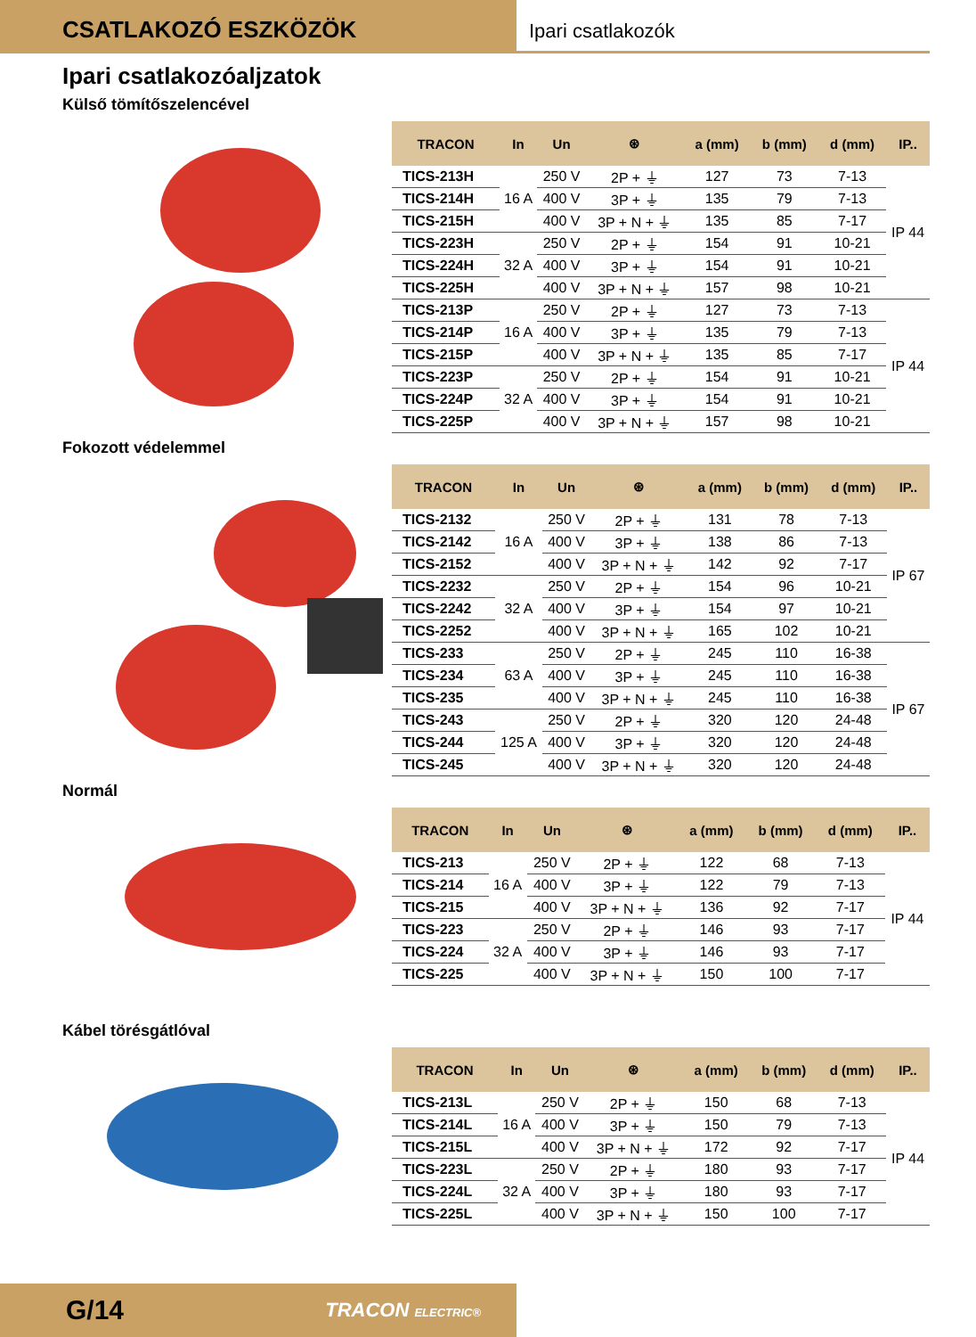CSATLAKOZÓ ESZKÖZÖK
Ipari csatlakozók
Ipari csatlakozóaljzatok
Külső tömítőszelencével
| TRACON | In | Un | ⊛ | a (mm) | b (mm) | d (mm) | IP.. |
| --- | --- | --- | --- | --- | --- | --- | --- |
| TICS-213H | 16 A | 250 V | 2P + ⏚ | 127 | 73 | 7-13 | IP 44 |
| TICS-214H | | 400 V | 3P + ⏚ | 135 | 79 | 7-13 | |
| TICS-215H | | 400 V | 3P + N + ⏚ | 135 | 85 | 7-17 | |
| TICS-223H | 32 A | 250 V | 2P + ⏚ | 154 | 91 | 10-21 | |
| TICS-224H | | 400 V | 3P + ⏚ | 154 | 91 | 10-21 | |
| TICS-225H | | 400 V | 3P + N + ⏚ | 157 | 98 | 10-21 | |
| TICS-213P | 16 A | 250 V | 2P + ⏚ | 127 | 73 | 7-13 | IP 44 |
| TICS-214P | | 400 V | 3P + ⏚ | 135 | 79 | 7-13 | |
| TICS-215P | | 400 V | 3P + N + ⏚ | 135 | 85 | 7-17 | |
| TICS-223P | 32 A | 250 V | 2P + ⏚ | 154 | 91 | 10-21 | |
| TICS-224P | | 400 V | 3P + ⏚ | 154 | 91 | 10-21 | |
| TICS-225P | | 400 V | 3P + N + ⏚ | 157 | 98 | 10-21 | |
Fokozott védelemmel
| TRACON | In | Un | ⊛ | a (mm) | b (mm) | d (mm) | IP.. |
| --- | --- | --- | --- | --- | --- | --- | --- |
| TICS-2132 | 16 A | 250 V | 2P + ⏚ | 131 | 78 | 7-13 | IP 67 |
| TICS-2142 | | 400 V | 3P + ⏚ | 138 | 86 | 7-13 | |
| TICS-2152 | | 400 V | 3P + N + ⏚ | 142 | 92 | 7-17 | |
| TICS-2232 | 32 A | 250 V | 2P + ⏚ | 154 | 96 | 10-21 | |
| TICS-2242 | | 400 V | 3P + ⏚ | 154 | 97 | 10-21 | |
| TICS-2252 | | 400 V | 3P + N + ⏚ | 165 | 102 | 10-21 | |
| TICS-233 | 63 A | 250 V | 2P + ⏚ | 245 | 110 | 16-38 | IP 67 |
| TICS-234 | | 400 V | 3P + ⏚ | 245 | 110 | 16-38 | |
| TICS-235 | | 400 V | 3P + N + ⏚ | 245 | 110 | 16-38 | |
| TICS-243 | 125 A | 250 V | 2P + ⏚ | 320 | 120 | 24-48 | |
| TICS-244 | | 400 V | 3P + ⏚ | 320 | 120 | 24-48 | |
| TICS-245 | | 400 V | 3P + N + ⏚ | 320 | 120 | 24-48 | |
Normál
| TRACON | In | Un | ⊛ | a (mm) | b (mm) | d (mm) | IP.. |
| --- | --- | --- | --- | --- | --- | --- | --- |
| TICS-213 | 16 A | 250 V | 2P + ⏚ | 122 | 68 | 7-13 | IP 44 |
| TICS-214 | | 400 V | 3P + ⏚ | 122 | 79 | 7-13 | |
| TICS-215 | | 400 V | 3P + N + ⏚ | 136 | 92 | 7-17 | |
| TICS-223 | 32 A | 250 V | 2P + ⏚ | 146 | 93 | 7-17 | |
| TICS-224 | | 400 V | 3P + ⏚ | 146 | 93 | 7-17 | |
| TICS-225 | | 400 V | 3P + N + ⏚ | 150 | 100 | 7-17 | |
Kábel törésgátlóval
| TRACON | In | Un | ⊛ | a (mm) | b (mm) | d (mm) | IP.. |
| --- | --- | --- | --- | --- | --- | --- | --- |
| TICS-213L | 16 A | 250 V | 2P + ⏚ | 150 | 68 | 7-13 | IP 44 |
| TICS-214L | | 400 V | 3P + ⏚ | 150 | 79 | 7-13 | |
| TICS-215L | | 400 V | 3P + N + ⏚ | 172 | 92 | 7-17 | |
| TICS-223L | 32 A | 250 V | 2P + ⏚ | 180 | 93 | 7-17 | |
| TICS-224L | | 400 V | 3P + ⏚ | 180 | 93 | 7-17 | |
| TICS-225L | | 400 V | 3P + N + ⏚ | 150 | 100 | 7-17 | |
G/14 TRACON ELECTRIC®